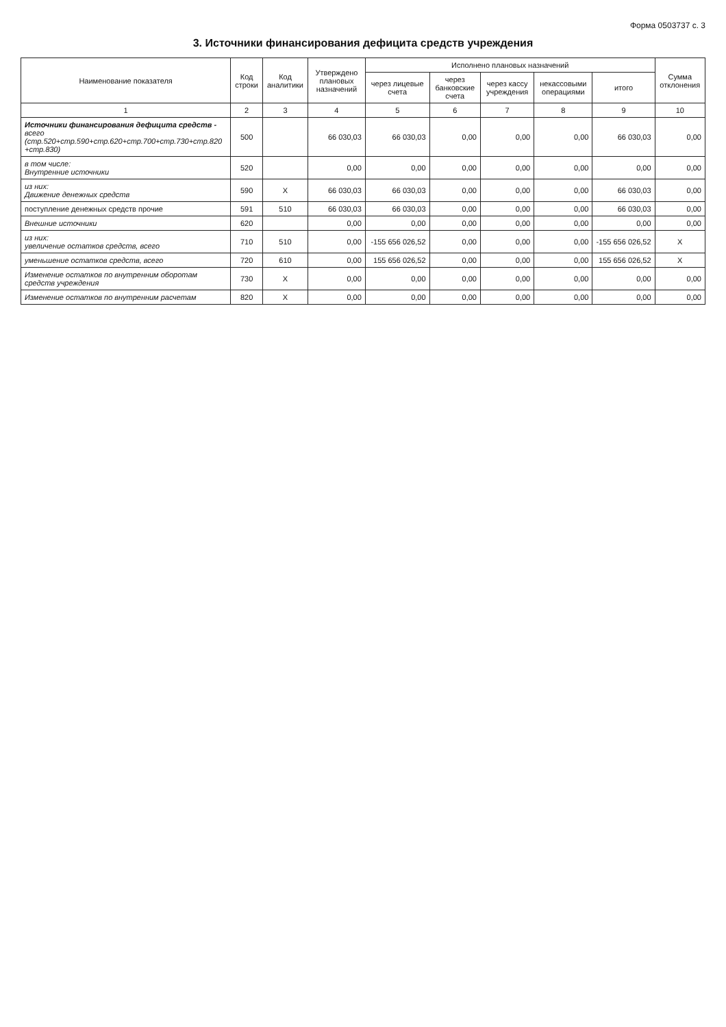Форма 0503737 с. 3
3. Источники финансирования дефицита средств учреждения
| Наименование показателя | Код строки | Код аналитики | Утверждено плановых назначений | Исполнено плановых назначений | | | | | Сумма отклонения |
| --- | --- | --- | --- | --- | --- | --- | --- | --- | --- |
| | | | | через лицевые счета | через банковские счета | через кассу учреждения | некассовыми операциями | итого | |
| 1 | 2 | 3 | 4 | 5 | 6 | 7 | 8 | 9 | 10 |
| Источники финансирования дефицита средств - всего (стр.520+стр.590+стр.620+стр.700+стр.730+стр.820 +стр.830) | 500 | | 66 030,03 | 66 030,03 | 0,00 | 0,00 | 0,00 | 66 030,03 | 0,00 |
| в том числе: Внутренние источники | 520 | | 0,00 | 0,00 | 0,00 | 0,00 | 0,00 | 0,00 | 0,00 |
| из них: Движение денежных средств | 590 | X | 66 030,03 | 66 030,03 | 0,00 | 0,00 | 0,00 | 66 030,03 | 0,00 |
| поступление денежных средств прочие | 591 | 510 | 66 030,03 | 66 030,03 | 0,00 | 0,00 | 0,00 | 66 030,03 | 0,00 |
| Внешние источники | 620 | | 0,00 | 0,00 | 0,00 | 0,00 | 0,00 | 0,00 | 0,00 |
| из них: увеличение остатков средств, всего | 710 | 510 | 0,00 | -155 656 026,52 | 0,00 | 0,00 | 0,00 | -155 656 026,52 | X |
| уменьшение остатков средств, всего | 720 | 610 | 0,00 | 155 656 026,52 | 0,00 | 0,00 | 0,00 | 155 656 026,52 | X |
| Изменение остатков по внутренним оборотам средств учреждения | 730 | X | 0,00 | 0,00 | 0,00 | 0,00 | 0,00 | 0,00 | 0,00 |
| Изменение остатков по внутренним расчетам | 820 | X | 0,00 | 0,00 | 0,00 | 0,00 | 0,00 | 0,00 | 0,00 |